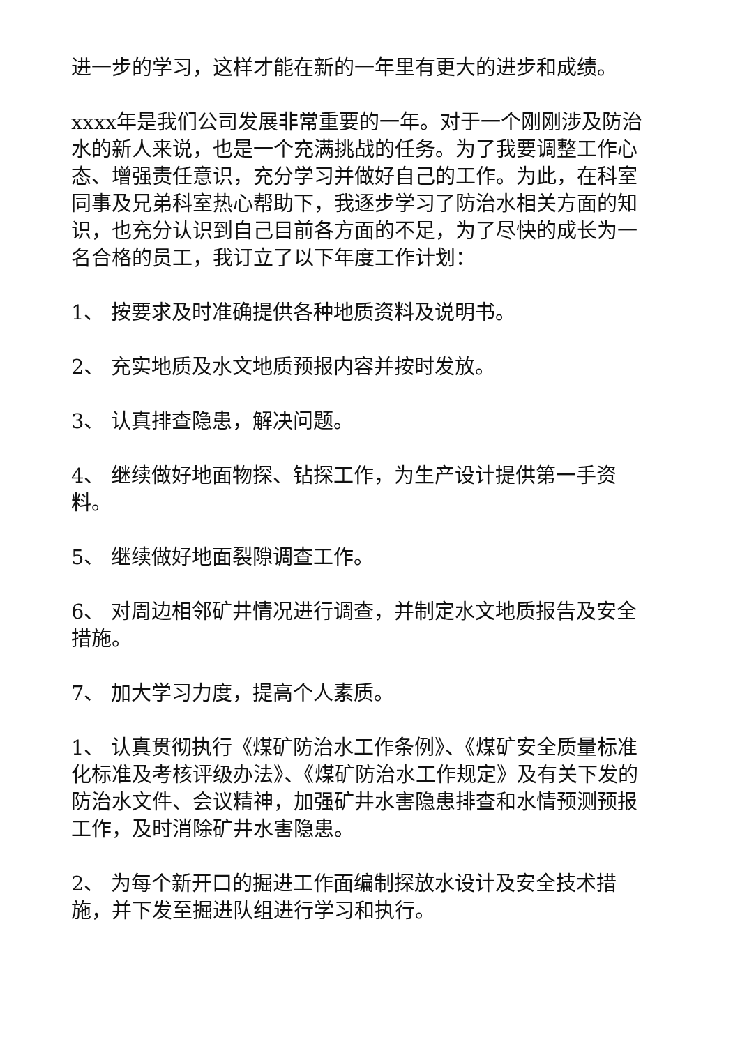进一步的学习，这样才能在新的一年里有更大的进步和成绩。
xxxx年是我们公司发展非常重要的一年。对于一个刚刚涉及防治水的新人来说，也是一个充满挑战的任务。为了我要调整工作心态、增强责任意识，充分学习并做好自己的工作。为此，在科室同事及兄弟科室热心帮助下，我逐步学习了防治水相关方面的知识，也充分认识到自己目前各方面的不足，为了尽快的成长为一名合格的员工，我订立了以下年度工作计划：
1、 按要求及时准确提供各种地质资料及说明书。
2、 充实地质及水文地质预报内容并按时发放。
3、 认真排查隐患，解决问题。
4、 继续做好地面物探、钻探工作，为生产设计提供第一手资料。
5、 继续做好地面裂隙调查工作。
6、 对周边相邻矿井情况进行调查，并制定水文地质报告及安全措施。
7、 加大学习力度，提高个人素质。
1、 认真贯彻执行《煤矿防治水工作条例》、《煤矿安全质量标准化标准及考核评级办法》、《煤矿防治水工作规定》及有关下发的防治水文件、会议精神，加强矿井水害隐患排查和水情预测预报工作，及时消除矿井水害隐患。
2、 为每个新开口的掘进工作面编制探放水设计及安全技术措施，并下发至掘进队组进行学习和执行。